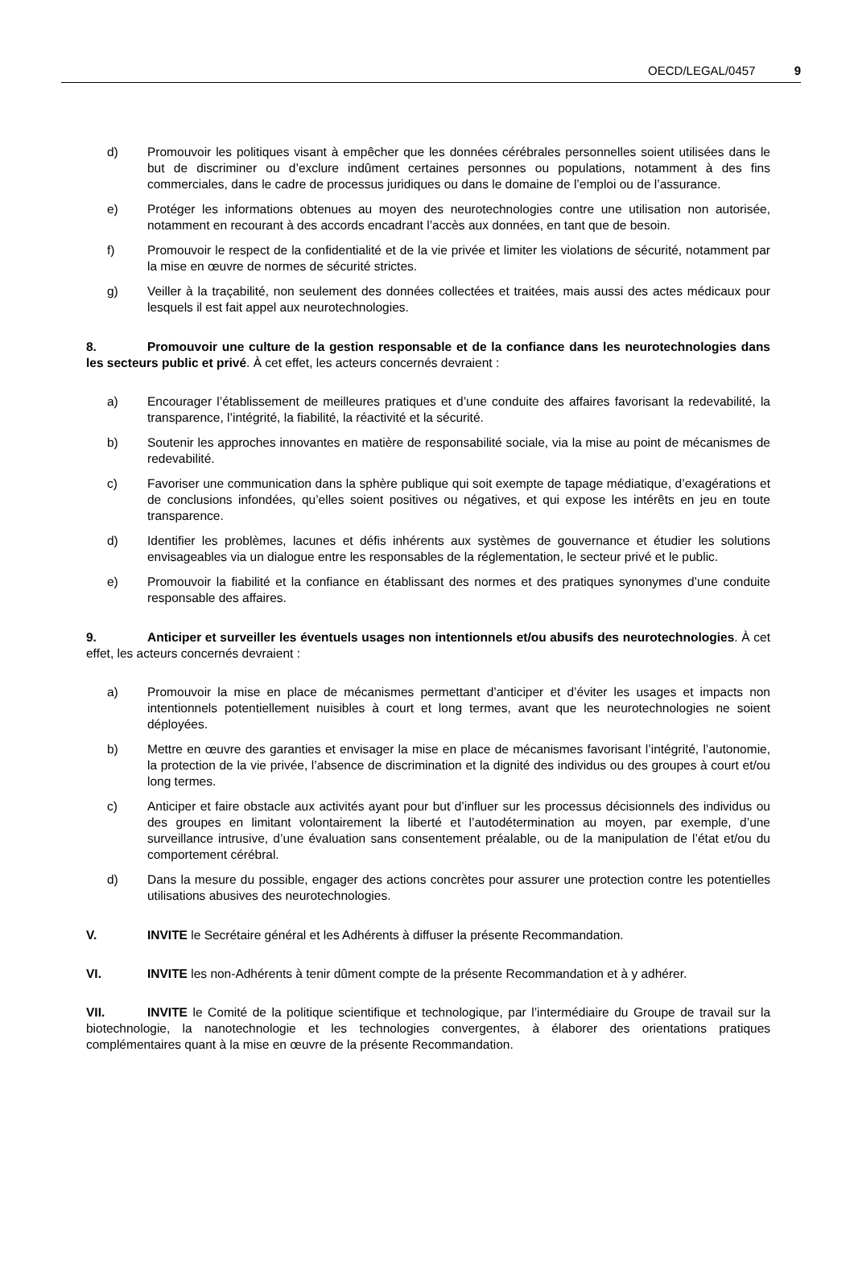OECD/LEGAL/0457 9
d) Promouvoir les politiques visant à empêcher que les données cérébrales personnelles soient utilisées dans le but de discriminer ou d’exclure indûment certaines personnes ou populations, notamment à des fins commerciales, dans le cadre de processus juridiques ou dans le domaine de l’emploi ou de l’assurance.
e) Protéger les informations obtenues au moyen des neurotechnologies contre une utilisation non autorisée, notamment en recourant à des accords encadrant l’accès aux données, en tant que de besoin.
f) Promouvoir le respect de la confidentialité et de la vie privée et limiter les violations de sécurité, notamment par la mise en œuvre de normes de sécurité strictes.
g) Veiller à la traçabilité, non seulement des données collectées et traitées, mais aussi des actes médicaux pour lesquels il est fait appel aux neurotechnologies.
8. Promouvoir une culture de la gestion responsable et de la confiance dans les neurotechnologies dans les secteurs public et privé. À cet effet, les acteurs concernés devraient :
a) Encourager l’établissement de meilleures pratiques et d’une conduite des affaires favorisant la redevabilité, la transparence, l’intégrité, la fiabilité, la réactivité et la sécurité.
b) Soutenir les approches innovantes en matière de responsabilité sociale, via la mise au point de mécanismes de redevabilité.
c) Favoriser une communication dans la sphère publique qui soit exempte de tapage médiatique, d’exagérations et de conclusions infondées, qu’elles soient positives ou négatives, et qui expose les intérêts en jeu en toute transparence.
d) Identifier les problèmes, lacunes et défis inhérents aux systèmes de gouvernance et étudier les solutions envisageables via un dialogue entre les responsables de la réglementation, le secteur privé et le public.
e) Promouvoir la fiabilité et la confiance en établissant des normes et des pratiques synonymes d’une conduite responsable des affaires.
9. Anticiper et surveiller les éventuels usages non intentionnels et/ou abusifs des neurotechnologies. À cet effet, les acteurs concernés devraient :
a) Promouvoir la mise en place de mécanismes permettant d’anticiper et d’éviter les usages et impacts non intentionnels potentiellement nuisibles à court et long termes, avant que les neurotechnologies ne soient déployées.
b) Mettre en œuvre des garanties et envisager la mise en place de mécanismes favorisant l’intégrité, l’autonomie, la protection de la vie privée, l’absence de discrimination et la dignité des individus ou des groupes à court et/ou long termes.
c) Anticiper et faire obstacle aux activités ayant pour but d’influer sur les processus décisionnels des individus ou des groupes en limitant volontairement la liberté et l’autodétermination au moyen, par exemple, d’une surveillance intrusive, d’une évaluation sans consentement préalable, ou de la manipulation de l’état et/ou du comportement cérébral.
d) Dans la mesure du possible, engager des actions concrètes pour assurer une protection contre les potentielles utilisations abusives des neurotechnologies.
V. INVITE le Secrétaire général et les Adhérents à diffuser la présente Recommandation.
VI. INVITE les non-Adhérents à tenir dûment compte de la présente Recommandation et à y adhérer.
VII. INVITE le Comité de la politique scientifique et technologique, par l’intermédiaire du Groupe de travail sur la biotechnologie, la nanotechnologie et les technologies convergentes, à élaborer des orientations pratiques complémentaires quant à la mise en œuvre de la présente Recommandation.